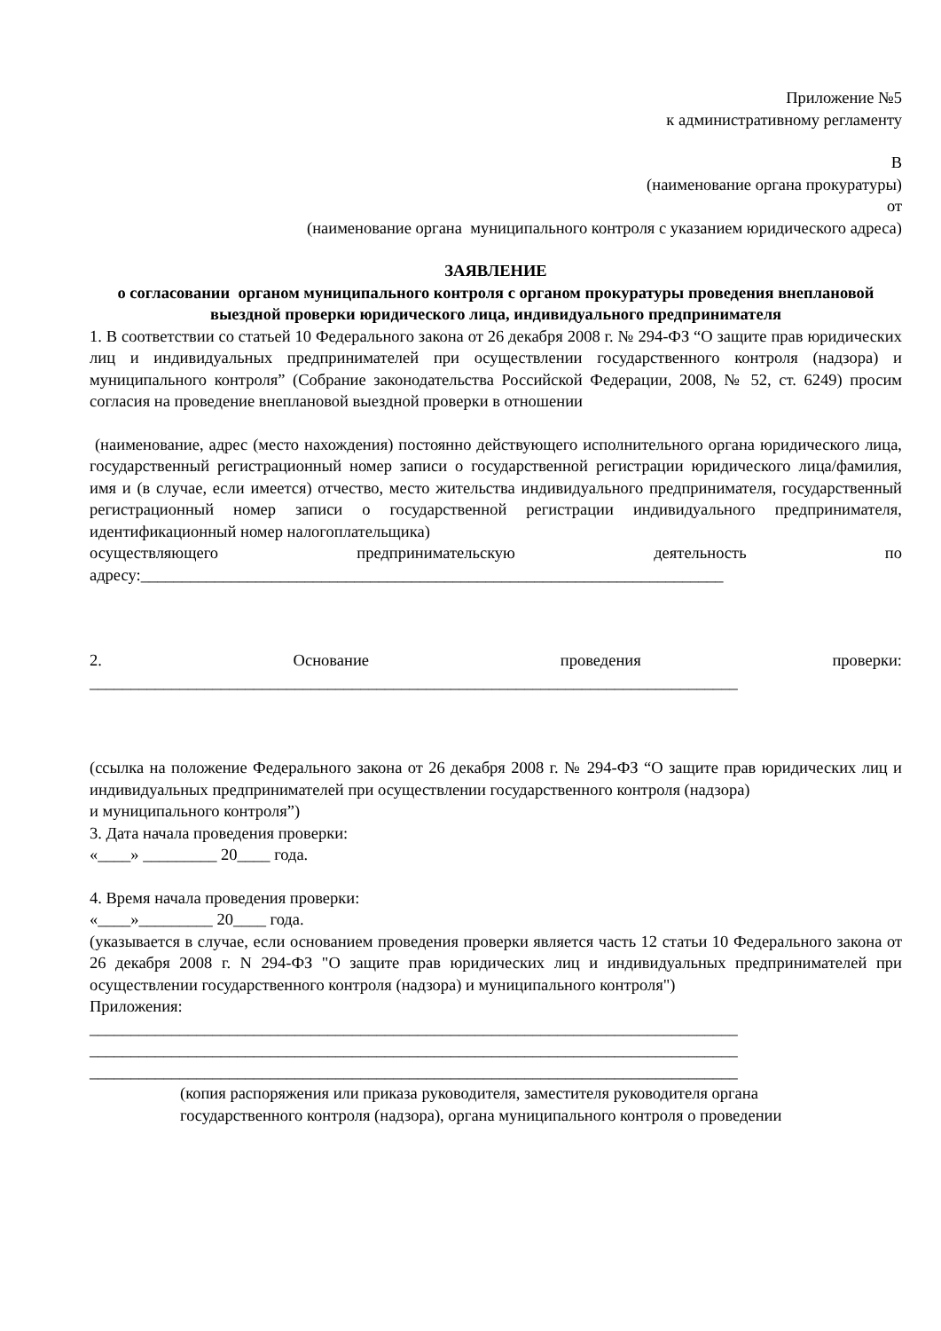Приложение №5
к административному регламенту
В
(наименование органа прокуратуры)
от
(наименование органа муниципального контроля с указанием юридического адреса)
ЗАЯВЛЕНИЕ
о согласовании органом муниципального контроля с органом прокуратуры проведения внеплановой выездной проверки юридического лица, индивидуального предпринимателя
1. В соответствии со статьей 10 Федерального закона от 26 декабря 2008 г. № 294-ФЗ “О защите прав юридических лиц и индивидуальных предпринимателей при осуществлении государственного контроля (надзора) и муниципального контроля” (Собрание законодательства Российской Федерации, 2008, № 52, ст. 6249) просим согласия на проведение внеплановой выездной проверки в отношении
(наименование, адрес (место нахождения) постоянно действующего исполнительного органа юридического лица, государственный регистрационный номер записи о государственной регистрации юридического лица/фамилия, имя и (в случае, если имеется) отчество, место жительства индивидуального предпринимателя, государственный регистрационный номер записи о государственной регистрации индивидуального предпринимателя, идентификационный номер налогоплательщика)
осуществляющего предпринимательскую деятельность по
адресу:_______________________________________________________________________
2. Основание проведения проверки:
_______________________________________________________________________________
(ссылка на положение Федерального закона от 26 декабря 2008 г. № 294-ФЗ “О защите прав юридических лиц и индивидуальных предпринимателей при осуществлении государственного контроля (надзора)
и муниципального контроля”)
3. Дата начала проведения проверки:
«____» _________ 20____ года.
4. Время начала проведения проверки:
«____»_________ 20____ года.
(указывается в случае, если основанием проведения проверки является часть 12 статьи 10 Федерального закона от 26 декабря 2008 г. N 294-ФЗ "О защите прав юридических лиц и индивидуальных предпринимателей при осуществлении государственного контроля (надзора) и муниципального контроля")
Приложения:
_______________________________________________________________________________
_______________________________________________________________________________
_______________________________________________________________________________
(копия распоряжения или приказа руководителя, заместителя руководителя органа государственного контроля (надзора), органа муниципального контроля о проведении